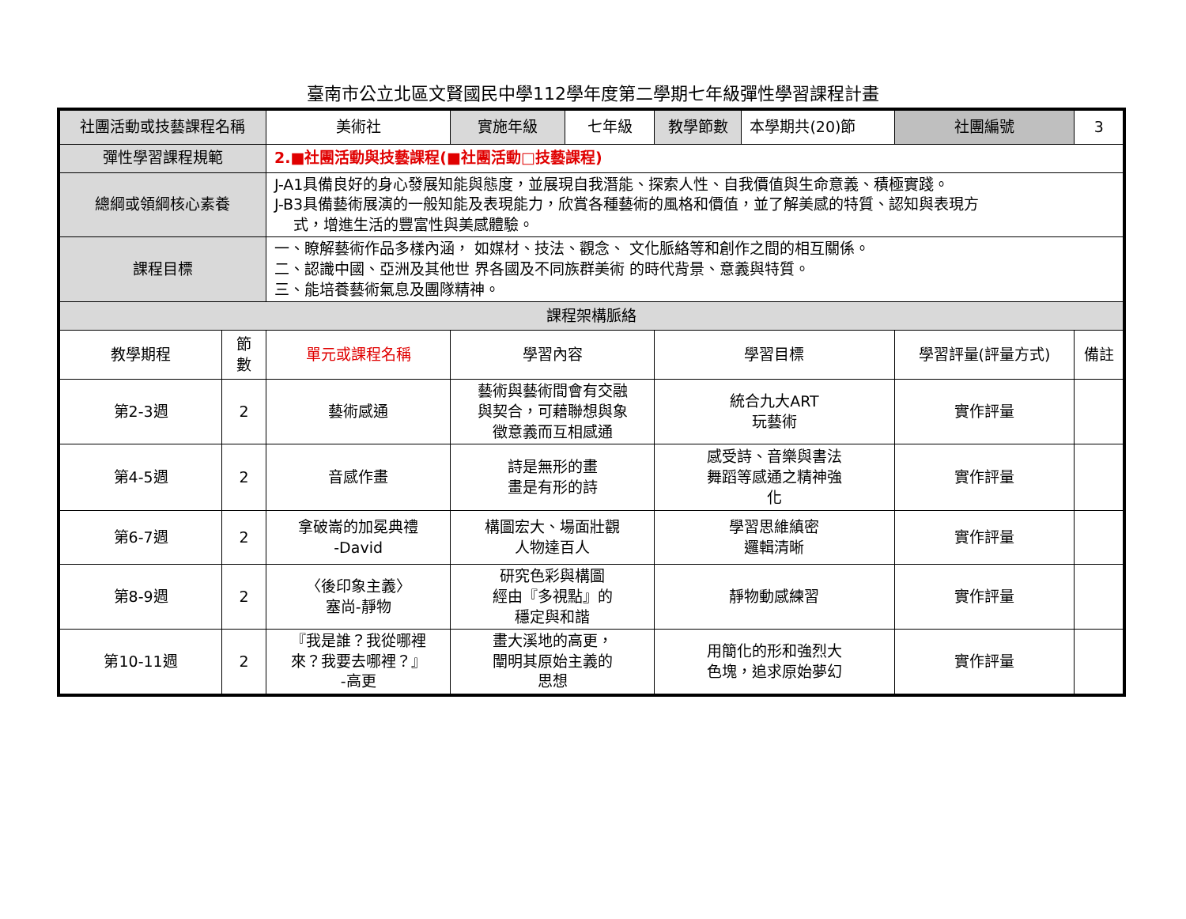臺南市公立北區文賢國民中學112學年度第二學期七年級彈性學習課程計畫
| 社團活動或技藝課程名稱 | | 美術社 | 實施年級 | 七年級 | 教學節數 | 本學期共(20)節 | 社團編號 | 3 |
| 彈性學習課程規範 | | 2.■社團活動與技藝課程(■社團活動□技藝課程) | | | | | | |
| 總綱或領綱核心素養 | | J-A1具備良好的身心發展知能與態度，並展現自我潛能、探索人性、自我價值與生命意義、積極實踐。 J-B3具備藝術展演的一般知能及表現能力，欣賞各種藝術的風格和價值，並了解美感的特質、認知與表現方 式，增進生活的豐富性與美感體驗。 | | | | | | |
| 課程目標 | | 一、瞭解藝術作品多樣內涵， 如媒材、技法、觀念、 文化脈絡等和創作之間的相互關係。 二、認識中國、亞洲及其他世 界各國及不同族群美術 的時代背景、意義與特質。 三、能培養藝術氣息及團隊精神。 | | | | | | |
| 課程架構脈絡 | | | | | | | | |
| 教學期程 | 節 數 | 單元或課程名稱 | 學習內容 | | 學習目標 | | 學習評量(評量方式) | 備註 |
| 第2-3週 | 2 | 藝術感通 | 藝術與藝術間會有交融 與契合，可藉聯想與象 徵意義而互相感通 | | 統合九大ART 玩藝術 | | 實作評量 | |
| 第4-5週 | 2 | 音感作畫 | 詩是無形的畫 畫是有形的詩 | | 感受詩、音樂與書法 舞蹈等感通之精神強 化 | | 實作評量 | |
| 第6-7週 | 2 | 拿破崙的加冕典禮 -David | 構圖宏大、場面壯觀 人物達百人 | | 學習思維縝密 邏輯清晰 | | 實作評量 | |
| 第8-9週 | 2 | 〈後印象主義〉 塞尚-靜物 | 研究色彩與構圖 經由『多視點』的 穩定與和諧 | | 靜物動感練習 | | 實作評量 | |
| 第10-11週 | 2 | 『我是誰？我從哪裡 來？我要去哪裡？』 -高更 | 畫大溪地的高更， 闡明其原始主義的 思想 | | 用簡化的形和強烈大 色塊，追求原始夢幻 | | 實作評量 | |